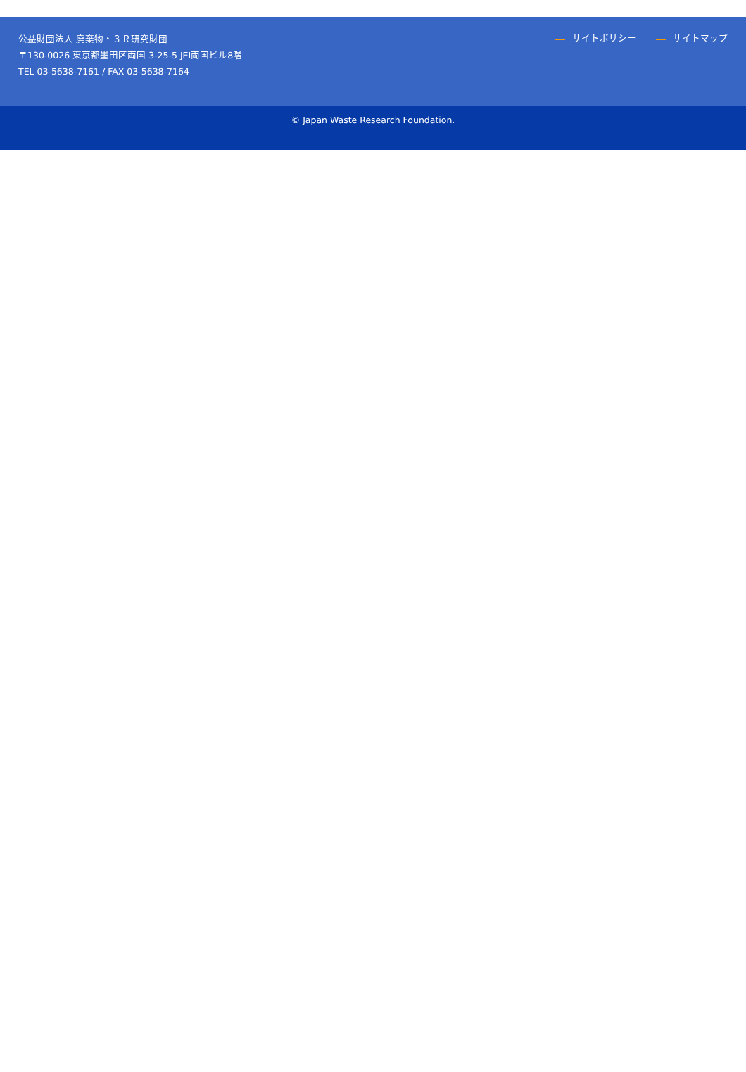公益財団法人 廃棄物・３Ｒ研究財団
〒130-0026 東京都墨田区両国 3-25-5 JEI両国ビル8階
TEL 03-5638-7161 / FAX 03-5638-7164
サイトポリシー サイトマップ
© Japan Waste Research Foundation.